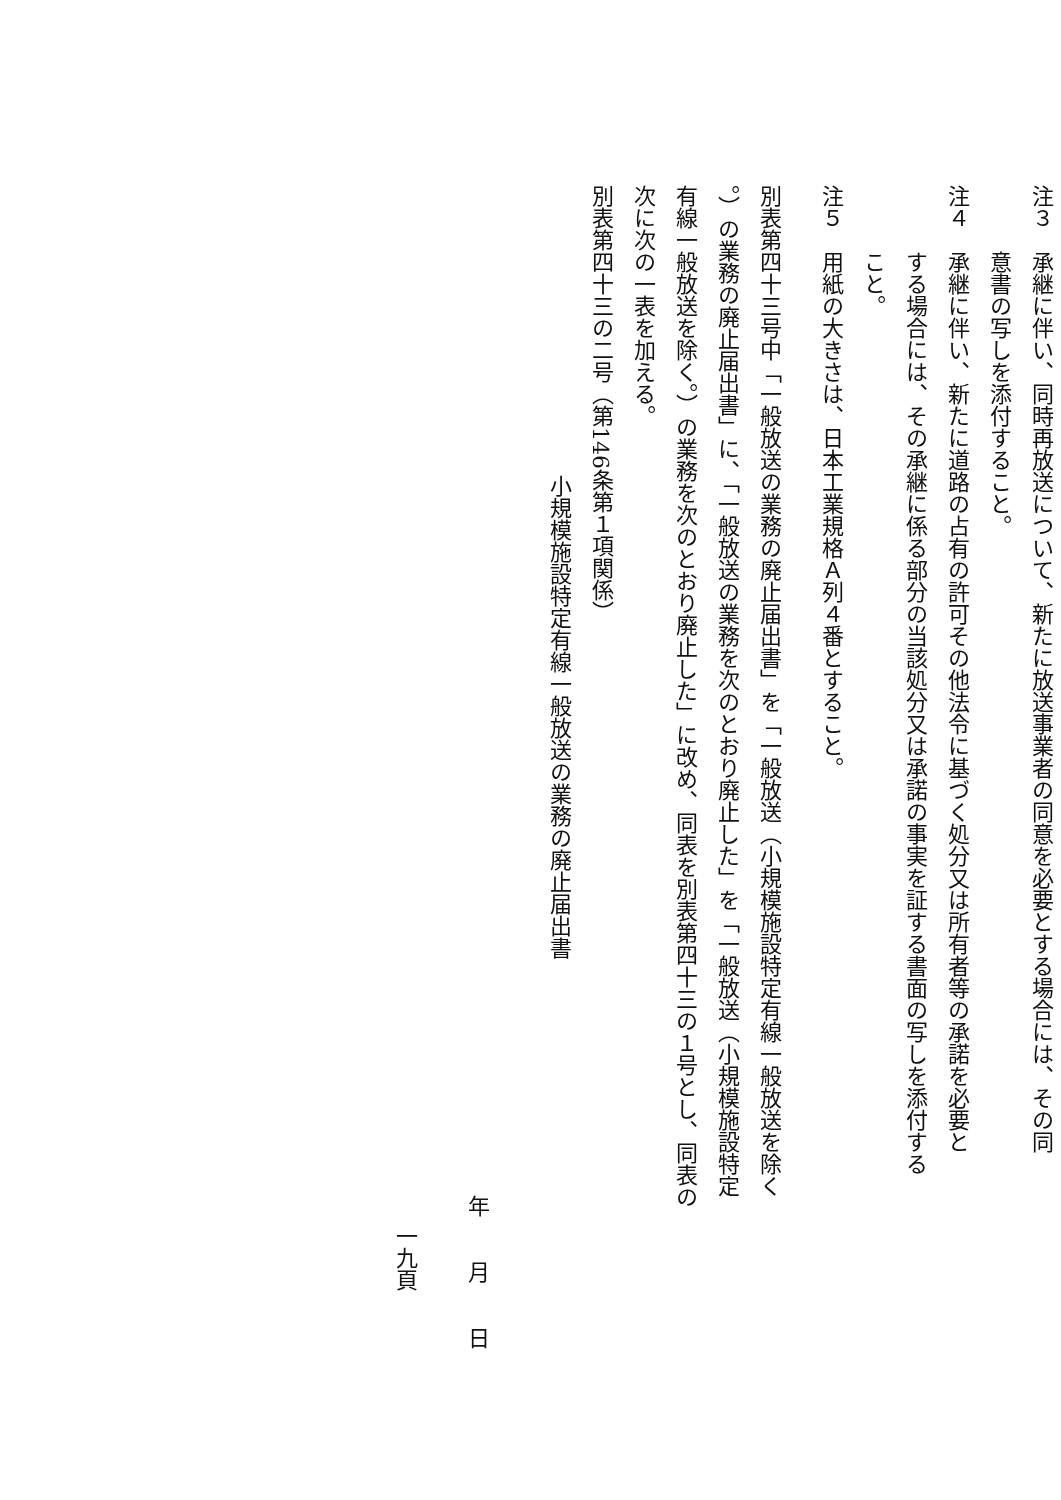注３　承継に伴い、同時再放送について、新たに放送事業者の同意を必要とする場合には、その同
意書の写しを添付すること。
注４　承継に伴い、新たに道路の占有の許可その他法令に基づく処分又は所有者等の承諾を必要と
する場合には、その承継に係る部分の当該処分又は承諾の事実を証する書面の写しを添付する
こと。
注５　用紙の大きさは、日本工業規格Ａ列４番とすること。
別表第四十三号中「一般放送の業務の廃止届出書」を「一般放送（小規模施設特定有線一般放送を除く
。）の業務の廃止届出書」に、「一般放送の業務を次のとおり廃止した」を「一般放送（小規模施設特定
有線一般放送を除く。）の業務を次のとおり廃止した」に改め、同表を別表第四十三の１号とし、同表の
次に次の一表を加える。
別表第四十三の二号（第146条第１項関係）
小規模施設特定有線一般放送の業務の廃止届出書
年　　月　　日
一九頁